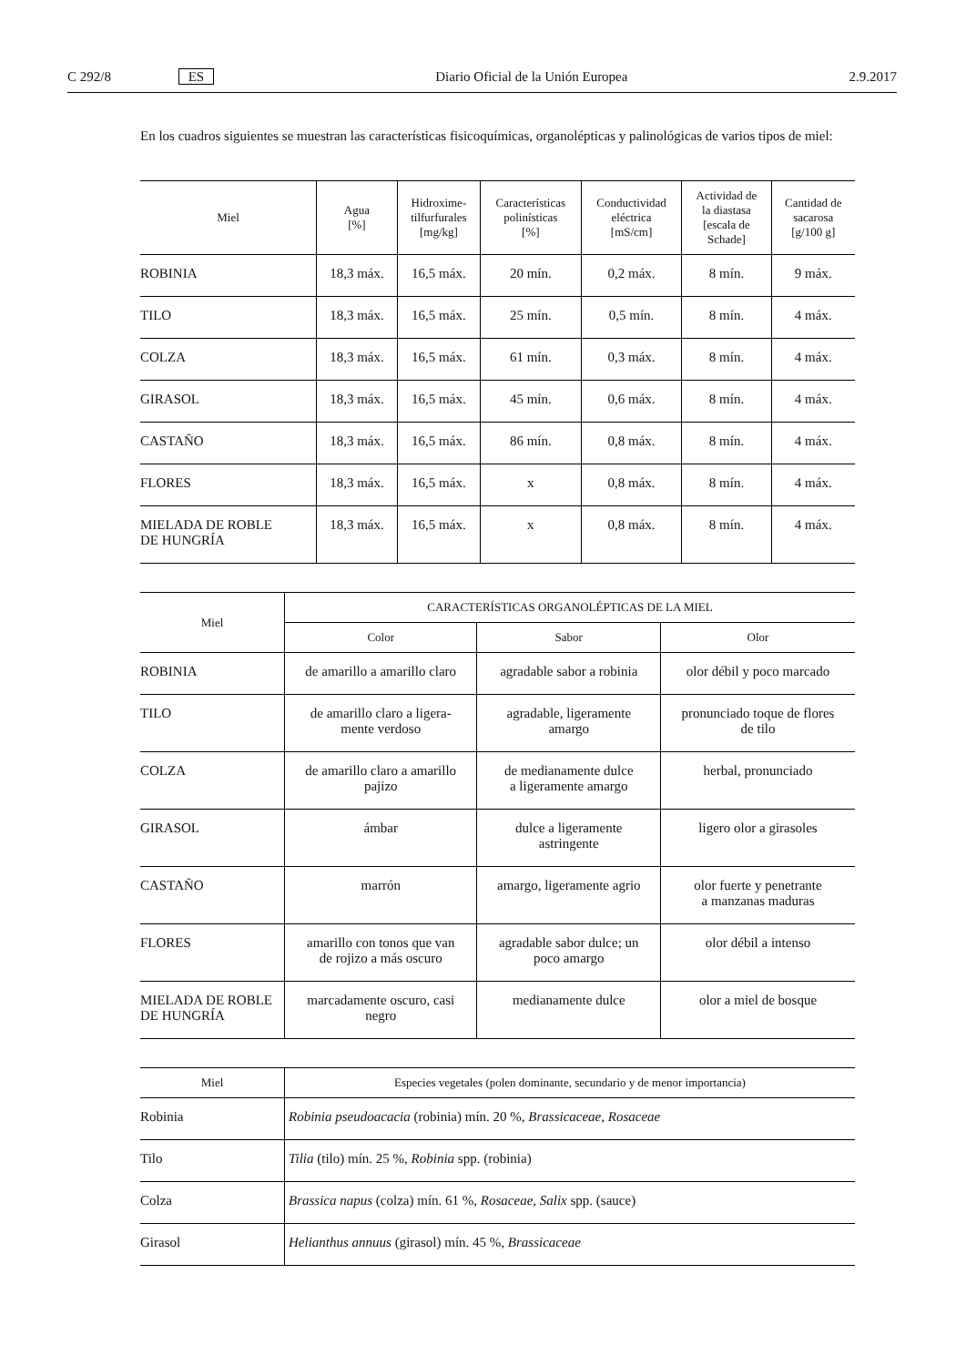C 292/8 ES Diario Oficial de la Unión Europea 2.9.2017
En los cuadros siguientes se muestran las características fisicoquímicas, organolépticas y palinológicas de varios tipos de miel:
| Miel | Agua [%] | Hidroxime- tilfurfurales [mg/kg] | Características polinísticas [%] | Conductividad eléctrica [mS/cm] | Actividad de la diastasa [escala de Schade] | Cantidad de sacarosa [g/100 g] |
| --- | --- | --- | --- | --- | --- | --- |
| ROBINIA | 18,3 máx. | 16,5 máx. | 20 mín. | 0,2 máx. | 8 mín. | 9 máx. |
| TILO | 18,3 máx. | 16,5 máx. | 25 mín. | 0,5 mín. | 8 mín. | 4 máx. |
| COLZA | 18,3 máx. | 16,5 máx. | 61 mín. | 0,3 máx. | 8 mín. | 4 máx. |
| GIRASOL | 18,3 máx. | 16,5 máx. | 45 mín. | 0,6 máx. | 8 mín. | 4 máx. |
| CASTAÑO | 18,3 máx. | 16,5 máx. | 86 mín. | 0,8 máx. | 8 mín. | 4 máx. |
| FLORES | 18,3 máx. | 16,5 máx. | x | 0,8 máx. | 8 mín. | 4 máx. |
| MIELADA DE ROBLE DE HUNGRÍA | 18,3 máx. | 16,5 máx. | x | 0,8 máx. | 8 mín. | 4 máx. |
| Miel | CARACTERÍSTICAS ORGANOLÉPTICAS DE LA MIEL | | |
| --- | --- | --- | --- |
| | Color | Sabor | Olor |
| ROBINIA | de amarillo a amarillo claro | agradable sabor a robinia | olor débil y poco marcado |
| TILO | de amarillo claro a ligera- mente verdoso | agradable, ligeramente amargo | pronunciado toque de flores de tilo |
| COLZA | de amarillo claro a amarillo pajizo | de medianamente dulce a ligeramente amargo | herbal, pronunciado |
| GIRASOL | ámbar | dulce a ligeramente astringente | ligero olor a girasoles |
| CASTAÑO | marrón | amargo, ligeramente agrio | olor fuerte y penetrante a manzanas maduras |
| FLORES | amarillo con tonos que van de rojizo a más oscuro | agradable sabor dulce; un poco amargo | olor débil a intenso |
| MIELADA DE ROBLE DE HUNGRÍA | marcadamente oscuro, casi negro | medianamente dulce | olor a miel de bosque |
| Miel | Especies vegetales (polen dominante, secundario y de menor importancia) |
| --- | --- |
| Robinia | Robinia pseudoacacia (robinia) mín. 20 %, Brassicaceae, Rosaceae |
| Tilo | Tilia (tilo) mín. 25 %, Robinia spp. (robinia) |
| Colza | Brassica napus (colza) mín. 61 %, Rosaceae, Salix spp. (sauce) |
| Girasol | Helianthus annuus (girasol) mín. 45 %, Brassicaceae |